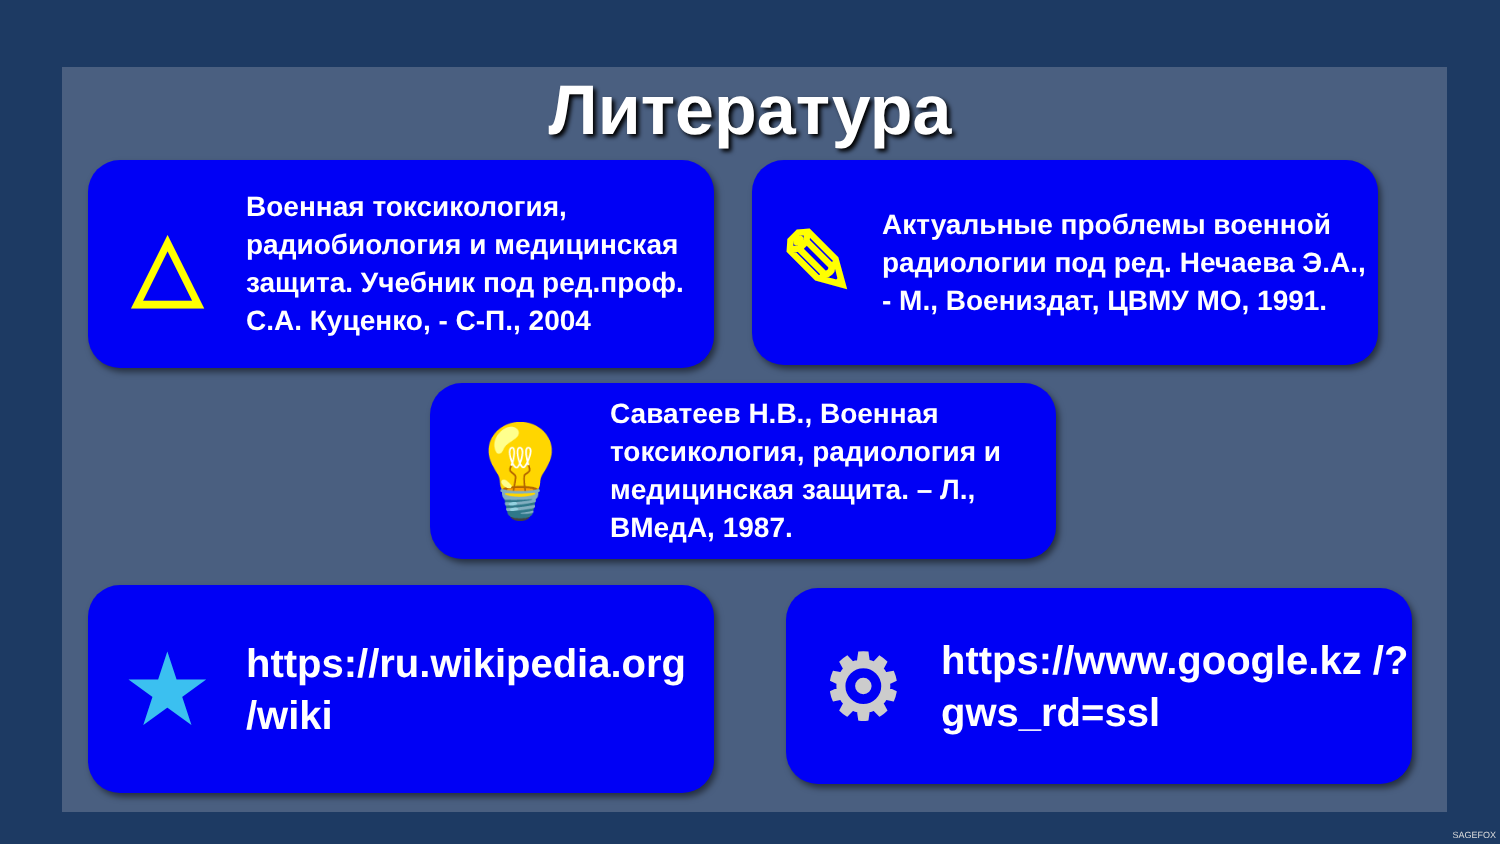Литература
△
Военная токсикология, радиобиология и медицинская защита. Учебник под ред.проф. С.А. Куценко, - С-П., 2004
✎
Актуальные проблемы военной радиологии под ред. Нечаева Э.А., - М., Воениздат, ЦВМУ МО, 1991.
💡
Саватеев Н.В., Военная токсикология, радиология и медицинская защита. – Л., ВМедА, 1987.
★
https://ru.wikipedia.org /wiki
⚙
https://www.google.kz /?gws_rd=ssl
SAGEFOX